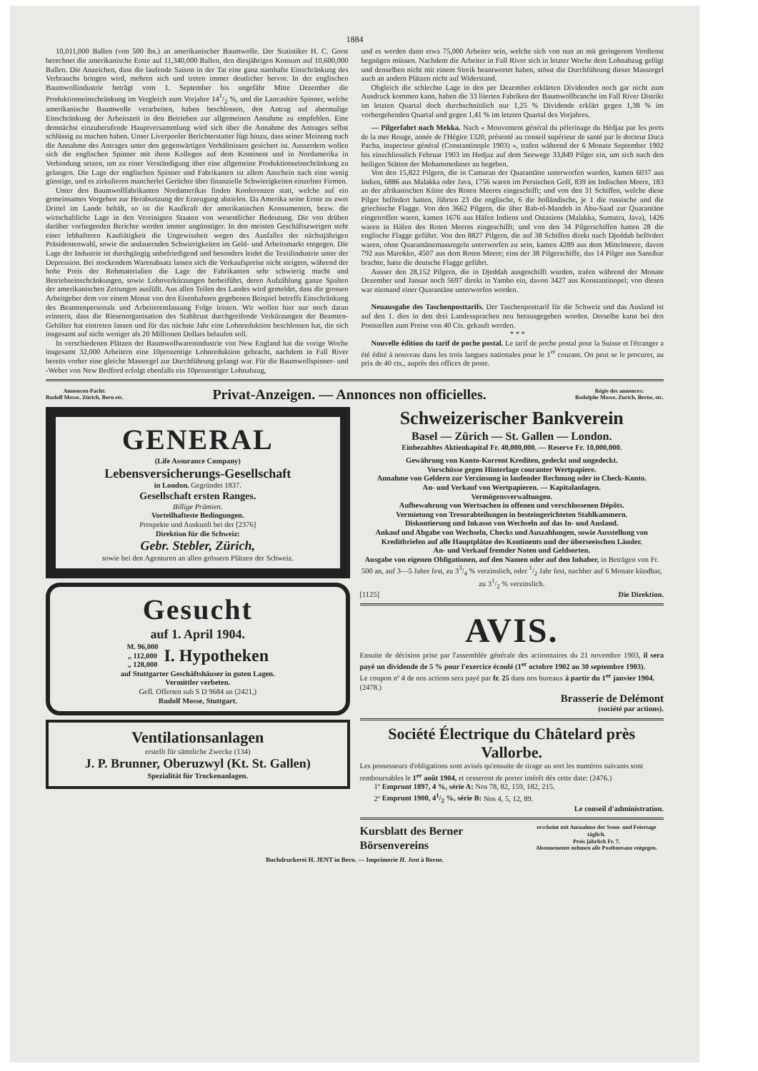1884
10,011,000 Ballen (von 500 lbs.) an amerikanischer Baumwolle. Der Statistiker H. C. Gorst berechnet die amerikanische Ernte auf 11,340,000 Ballen, den diesjährigen Konsum auf 10,600,000 Ballen. Die Anzeichen, dass die laufende Saison in der Tat eine ganz namhafte Einschränkung des Verbrauchs bringen wird, mehren sich und treten immer deutlicher hervor. In der englischen Baumwollindustrie beträgt vom 1. September bis ungefähr Mitte Dezember die Produktionseinschränkung im Vergleich zum Vorjahre 141/2 %, und die Lancashire Spinner, welche amerikanische Baumwolle verarbeiten, haben beschlossen, den Antrag auf abermalige Einschränkung der Arbeitszeit in den Betrieben zur allgemeinen Annahme zu empfehlen. Eine demnächst einzuberufende Hauptversammlung wird sich über die Annahme des Antrages selbst schlüssig zu machen haben. Unser Liverpooler Berichterstatter fügt hinzu, dass seiner Meinung nach die Annahme des Antrages unter den gegenwärtigen Verhältnissen gesichert ist. Ausserdem wollen sich die englischen Spinner mit ihren Kollegen auf dem Kontinent und in Nordamerika in Verbindung setzen, um zu einer Verständigung über eine allgemeine Produktionseinschränkung zu gelangen. Die Lage der englischen Spinner und Fabrikanten ist allem Anschein nach eine wenig günstige, und es zirkulieren mancherlei Gerüchte über finanzielle Schwierigkeiten einzelner Firmen.
Unter den Baumwollfabrikanten Nordamerikas finden Konferenzen statt, welche auf ein gemeinsames Vorgehen zur Herabsetzung der Erzeugung abzielen. Da Amerika seine Ernte zu zwei Drittel im Lande behält, so ist die Kaufkraft der amerikanischen Konsumenten, bezw. die wirtschaftliche Lage in den Vereinigten Staaten von wesentlicher Bedeutung. Die von drüben darüber vorliegenden Berichte werden immer ungünstiger. In den meisten Geschäftszweigen steht einer lebhafteren Kauftätigkeit die Ungewissheit wegen des Ausfalles der nächstjährigen Präsidentenwahl, sowie die andauernden Schwierigkeiten im Geld- und Arbeitsmarkt entgegen. Die Lage der Industrie ist durchgängig unbefriedigend und besonders leidet die Textilindustrie unter der Depression. Bei stockendem Warenabsatz lassen sich die Verkaufspreise nicht steigern, während der hohe Preis der Rohmaterialien die Lage der Fabrikanten sehr schwierig macht und Betriebseinschränkungen, sowie Lohnverkürzungen herbeiführt, deren Aufzählung ganze Spalten der amerikanischen Zeitungen ausfüllt. Aus allen Teilen des Landes wird gemeldet, dass die grossen Arbeitgeber dem vor einem Monat von den Eisenbahnen gegebenen Beispiel betreffs Einschränkung des Beamtenpersonals und Arbeiterentlassung Folge leisten. Wir wollen hier nur noch daran erinnern, dass die Riesenorganisation des Stahltrust durchgreifende Verkürzungen der Beamten-Gehälter hat eintreten lassen und für das nächste Jahr eine Lohnreduktion beschlossen hat, die sich insgesamt auf nicht weniger als 20 Millionen Dollars belaufen soll.
In verschiedenen Plätzen der Baumwollwarenindustrie von New England hat die vorige Woche insgesamt 32,000 Arbeitern eine 10prozentige Lohnreduktion gebracht, nachdem in Fall River bereits vorher eine gleiche Massregel zur Durchführung gelangt war. Für die Baumwollspinner- und -Weber von New Bedford erfolgt ebenfalls ein 10prozentiger Lohnabzug,
und es werden dann etwa 75,000 Arbeiter sein, welche sich von nun an mit geringerem Verdienst begnügen müssen. Nachdem die Arbeiter in Fall River sich in letzter Woche dem Lohnabzug gefügt und denselben nicht mit einem Streik beantwortet haben, stösst die Durchführung dieser Massregel auch an andern Plätzen nicht auf Widerstand.
Obgleich die schlechte Lage in den per Dezember erklärten Dividenden noch gar nicht zum Ausdruck kommen kann, haben die 33 liierten Fabriken der Baumwollbranche im Fall River Distrikt im letzten Quartal doch durchschnittlich nur 1,25 % Dividende erklärt gegen 1,38 % im vorhergehenden Quartal und gegen 1,41 % im letzten Quartal des Vorjahres.
— Pilgerfahrt nach Mekka. Nach « Mouvement général du pèlerinage du Hédjaz par les ports de la mer Rouge, année de l'Hégire 1320, présenté au conseil supérieur de santé par le docteur Duca Pacha, inspecteur général (Constantinople 1903) », trafen während der 6 Monate September 1902 bis einschliesslich Februar 1903 im Hedjaz auf dem Seewege 33,849 Pilger ein, um sich nach den heiligen Stätten der Mohammedaner zu begeben.
Von den 15,822 Pilgern, die in Camaran der Quarantäne unterworfen wurden, kamen 6037 aus Indien, 6886 aus Malakka oder Java, 1756 waren im Persischen Golf, 839 im Indischen Meere, 183 an der afrikanischen Küste des Roten Meeres eingeschifft; und von den 31 Schiffen, welche diese Pilger befördert hatten, führten 23 die englische, 6 die holländische, je 1 die russische und die griechische Flagge. Von den 3662 Pilgern, die über Bab-el-Mandeb in Abu-Saad zur Quarantäne eingetroffen waren, kamen 1676 aus Häfen Indiens und Ostasiens (Malakka, Sumatra, Java), 1426 waren in Häfen des Roten Meeres eingeschifft; und von den 34 Pilgerschiffen hatten 28 die englische Flagge geführt. Von den 8827 Pilgern, die auf 38 Schiffen direkt nach Djeddah befördert waren, ohne Quarantänemassregeln unterworfen zu sein, kamen 4289 aus dem Mittelmeere, davon 792 aus Marokko, 4507 aus dem Roten Meere; eins der 38 Pilgerschiffe, das 14 Pilger aus Sansibar brachte, hatte die deutsche Flagge geführt.
Ausser den 28,152 Pilgern, die in Djeddah ausgeschifft wurden, trafen während der Monate Dezember und Januar noch 5697 direkt in Yambo ein, davon 3427 aus Konstantinopel; von diesen war niemand einer Quarantäne unterworfen worden.
Neuausgabe des Taschenposttarifs. Der Taschenposttarif für die Schweiz und das Ausland ist auf den 1. dies in den drei Landessprachen neu herausgegeben worden. Derselbe kann bei den Poststellen zum Preise von 40 Cts. gekauft werden.
* * *
Nouvelle édition du tarif de poche postal. Le tarif de poche postal pour la Suisse et l'étranger a été édité à nouveau dans les trois langues nationales pour le 1<sup>er</sup> courant. On peut se le procurer, au prix de 40 cts., auprès des offices de poste.
Annoncen-Pacht:
Rudolf Mosse, Zürich, Bern etc.
Privat-Anzeigen. — Annonces non officielles.
Régie des annonces:
Rodolphe Mosse, Zurich, Berne, etc.
GENERAL
(Life Assurance Company)
Lebensversicherungs-Gesellschaft
in London. Gegründet 1837.
Gesellschaft ersten Ranges.
Billige Prämien.
Vorteilhafteste Bedingungen.
Prospekte und Auskunft bei der [2376]
Direktion für die Schweiz:
Gebr. Stebler, Zürich,
sowie bei den Agenturen an allen grössern Plätzen der Schweiz.
Gesucht
auf 1. April 1904.
M. 96,000
„ 112,000
„ 128,000
I. Hypotheken
auf Stuttgarter Geschäftshäuser in guten Lagen.
Vermittler verbeten.
Gefl. Offerten sub S D 9684 an (2421,)
Rudolf Mosse, Stuttgart.
Ventilationsanlagen
erstellt für sämtliche Zwecke (134)
J. P. Brunner, Oberuzwyl (Kt. St. Gallen)
Spezialität für Trockenanlagen.
Schweizerischer Bankverein
Basel — Zürich — St. Gallen — London.
Einbezahltes Aktienkapital Fr. 40,000,000. — Reserve Fr. 10,000,000.
Gewährung von Konto-Korrent Krediten, gedeckt und ungedeckt.
Vorschüsse gegen Hinterlage couranter Wertpapiere.
Annahme von Geldern zur Verzinsung in laufender Rechnung oder in Check-Konto.
An- und Verkauf von Wertpapieren. — Kapitalanlagen.
Vermögensverwaltungen.
Aufbewahrung von Wertsachen in offenen und verschlossenen Dépôts.
Vermietung von Tresorabteilungen in besteingerichteten Stahlkammern.
Diskontierung und Inkasso von Wechseln auf das In- und Ausland.
Ankauf und Abgabe von Wechseln, Checks und Auszahlungen, sowie Ausstellung von Kreditbriefen auf alle Hauptplätze des Kontinents und der überseeischen Länder.
An- und Verkauf fremder Noten und Geldsorten.
Ausgabe von eigenen Obligationen, auf den Namen oder auf den Inhaber, in Beträgen von Fr. 500 an, auf 3—5 Jahre fest, zu 33/4 % verzinslich, oder 1/2 Jahr fest, nachher auf 6 Monate kündbar, zu 31/2 % verzinslich.
[1125] Die Direktion.
AVIS.
Ensuite de décision prise par l'assemblée générale des actionnaires du 21 novembre 1903, il sera payé un dividende de 5 % pour l'exercice écoulé (1<sup>er</sup> octobre 1902 au 30 septembre 1903).
Le coupon nº 4 de nos actions sera payé par fr. 25 dans nos bureaux à partir du 1<sup>er</sup> janvier 1904. (2478.)
Brasserie de Delémont
(société par actions).
Société Électrique du Châtelard près Vallorbe.
Les possesseurs d'obligations sont avisés qu'ensuite de tirage au sort les numéros suivants sont remboursables le 1<sup>er</sup> août 1904, et cesseront de porter intérêt dès cette date: (2476.)
1º Emprunt 1897, 4 %, série A: Nos 78, 82, 159, 182, 215.
2º Emprunt 1900, 41/2 %, série B: Nos 4, 5, 12, 89.
Le conseil d'administration.
Kursblatt des Berner Börsenvereins erscheint mit Ausnahme der Sonn- und Feiertage täglich.
Preis jährlich Fr. 7.
Abonnemente nehmen alle Postbureaux entgegen.
Buchdruckerei H. JENT in Bern. — Imprimerie H. Jent à Berne.